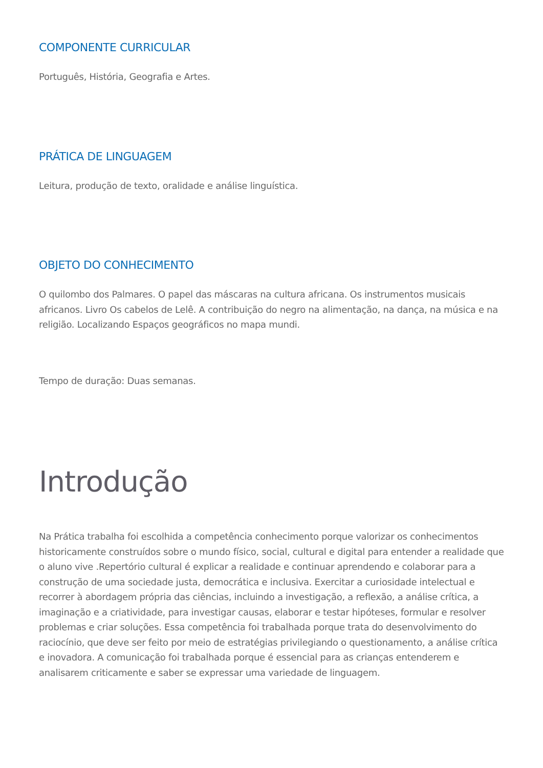COMPONENTE CURRICULAR
Português, História, Geografia e Artes.
PRÁTICA DE LINGUAGEM
Leitura, produção de texto, oralidade e análise linguística.
OBJETO DO CONHECIMENTO
O quilombo dos Palmares. O papel das máscaras na cultura africana. Os instrumentos musicais africanos. Livro Os cabelos de Lelê. A contribuição do negro na alimentação, na dança, na música e na religião. Localizando Espaços geográficos no mapa mundi.
Tempo de duração: Duas semanas.
Introdução
Na Prática trabalha foi escolhida a competência conhecimento porque valorizar os conhecimentos historicamente construídos sobre o mundo físico, social, cultural e digital para entender a realidade que o aluno vive .Repertório cultural é explicar a realidade e continuar aprendendo e colaborar para a construção de uma sociedade justa, democrática e inclusiva. Exercitar a curiosidade intelectual e recorrer à abordagem própria das ciências, incluindo a investigação, a reflexão, a análise crítica, a imaginação e a criatividade, para investigar causas, elaborar e testar hipóteses, formular e resolver problemas e criar soluções. Essa competência foi trabalhada porque trata do desenvolvimento do raciocínio, que deve ser feito por meio de estratégias privilegiando o questionamento, a análise crítica e inovadora. A comunicação foi trabalhada porque é essencial para as crianças entenderem e analisarem criticamente e saber se expressar uma variedade de linguagem.